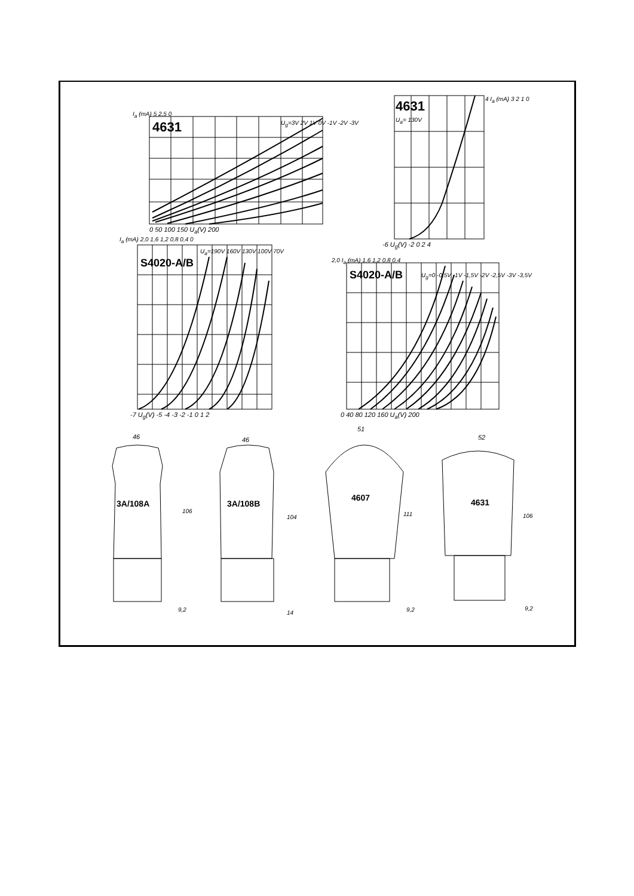4631
4631
U<sub>a</sub>= 130V
S4020-A/B
S4020-A/B
I<sub>a</sub> (mA) 5 2,5 0
0 50 100 150 U<sub>a</sub>(V) 200
U<sub>g</sub>=3V 2V 1V 0V -1V -2V -3V
-6 U<sub>g</sub>(V) -2 0 2 4
4 I<sub>a</sub> (mA) 3 2 1 0
I<sub>a</sub> (mA) 2,0 1,6 1,2 0,8 0,4 0
-7 U<sub>g</sub>(V) -5 -4 -3 -2 -1 0 1 2
U<sub>a</sub>=190V 160V 130V 100V 70V
2,0 I<sub>a</sub> (mA) 1,6 1,2 0,8 0,4
0 40 80 120 160 U<sub>a</sub>(V) 200
U<sub>g</sub>=0 -0,5V -1V -1,5V -2V -2,5V -3V -3,5V
46 46
51
52
3A/108A 3A/108B
4607 4631
106
104 111 106
9,2 14 9,2 9,2